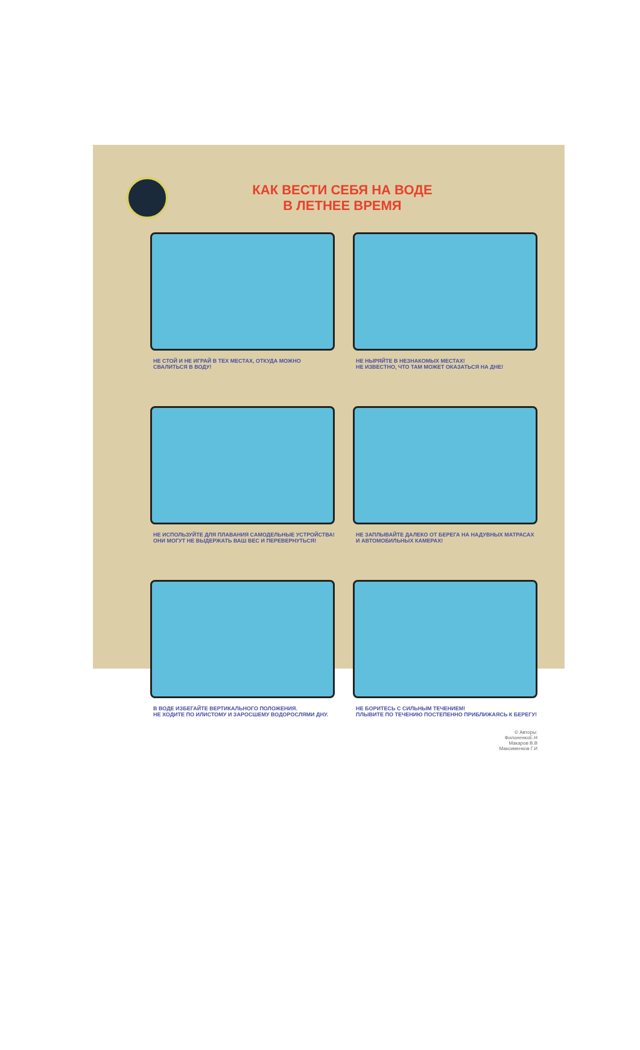КАК ВЕСТИ СЕБЯ НА ВОДЕ
В ЛЕТНЕЕ ВРЕМЯ
НЕ СТОЙ И НЕ ИГРАЙ В ТЕХ МЕСТАХ, ОТКУДА МОЖНО СВАЛИТЬСЯ В ВОДУ!
НЕ НЫРЯЙТЕ В НЕЗНАКОМЫХ МЕСТАХ!
НЕ ИЗВЕСТНО, ЧТО ТАМ МОЖЕТ ОКАЗАТЬСЯ НА ДНЕ!
НЕ ИСПОЛЬЗУЙТЕ ДЛЯ ПЛАВАНИЯ САМОДЕЛЬНЫЕ УСТРОЙСТВА!
ОНИ МОГУТ НЕ ВЫДЕРЖАТЬ ВАШ ВЕС И ПЕРЕВЕРНУТЬСЯ!
НЕ ЗАПЛЫВАЙТЕ ДАЛЕКО ОТ БЕРЕГА НА НАДУВНЫХ МАТРАСАХ И АВТОМОБИЛЬНЫХ КАМЕРАХ!
В ВОДЕ ИЗБЕГАЙТЕ ВЕРТИКАЛЬНОГО ПОЛОЖЕНИЯ.
НЕ ХОДИТЕ ПО ИЛИСТОМУ И ЗАРОСШЕМУ ВОДОРОСЛЯМИ ДНУ.
НЕ БОРИТЕСЬ С СИЛЬНЫМ ТЕЧЕНИЕМ!
ПЛЫВИТЕ ПО ТЕЧЕНИЮ ПОСТЕПЕННО ПРИБЛИЖАЯСЬ К БЕРЕГУ!
© Авторы:
ФилоненкоЕ.Н
Макаров В.В
Максименков Г.И